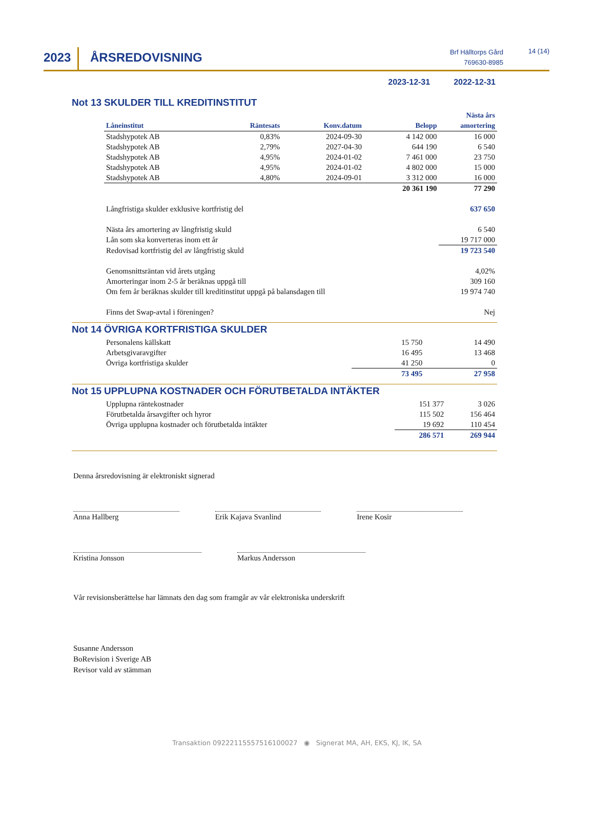2023 ÅRSREDOVISNING
Brf Hälltorps Gård
769630-8985
14 (14)
2023-12-31 2022-12-31
Not 13 SKULDER TILL KREDITINSTITUT
| Låneinstitut | Räntesats | Konv.datum | Belopp | Nästa års amortering |
| --- | --- | --- | --- | --- |
| Stadshypotek AB | 0,83% | 2024-09-30 | 4 142 000 | 16 000 |
| Stadshypotek AB | 2,79% | 2027-04-30 | 644 190 | 6 540 |
| Stadshypotek AB | 4,95% | 2024-01-02 | 7 461 000 | 23 750 |
| Stadshypotek AB | 4,95% | 2024-01-02 | 4 802 000 | 15 000 |
| Stadshypotek AB | 4,80% | 2024-09-01 | 3 312 000 | 16 000 |
| | | | 20 361 190 | 77 290 |
| Långfristiga skulder exklusive kortfristig del | | | | 637 650 |
| Nästa års amortering av långfristig skuld | | | | 6 540 |
| Lån som ska konverteras inom ett år | | | | 19 717 000 |
| Redovisad kortfristig del av långfristig skuld | | | | 19 723 540 |
| Genomsnittsräntan vid årets utgång | | | | 4,02% |
| Amorteringar inom 2-5 år beräknas uppgå till | | | | 309 160 |
| Om fem år beräknas skulder till kreditinstitut uppgå på balansdagen till | | | | 19 974 740 |
| Finns det Swap-avtal i föreningen? | | | | Nej |
Not 14 ÖVRIGA KORTFRISTIGA SKULDER
| Personalens källskatt | 15 750 | 14 490 |
| Arbetsgivaravgifter | 16 495 | 13 468 |
| Övriga kortfristiga skulder | 41 250 | 0 |
| | 73 495 | 27 958 |
Not 15 UPPLUPNA KOSTNADER OCH FÖRUTBETALDA INTÄKTER
| Upplupna räntekostnader | 151 377 | 3 026 |
| Förutbetalda årsavgifter och hyror | 115 502 | 156 464 |
| Övriga upplupna kostnader och förutbetalda intäkter | 19 692 | 110 454 |
| | 286 571 | 269 944 |
Denna årsredovisning är elektroniskt signerad
Anna Hallberg Erik Kajava Svanlind Irene Kosir
Kristina Jonsson Markus Andersson
Vår revisionsberättelse har lämnats den dag som framgår av vår elektroniska underskrift
Susanne Andersson
BoRevision i Sverige AB
Revisor vald av stämman
Transaktion 09222115557516100027 ◉ Signerat MA, AH, EKS, KJ, IK, SA